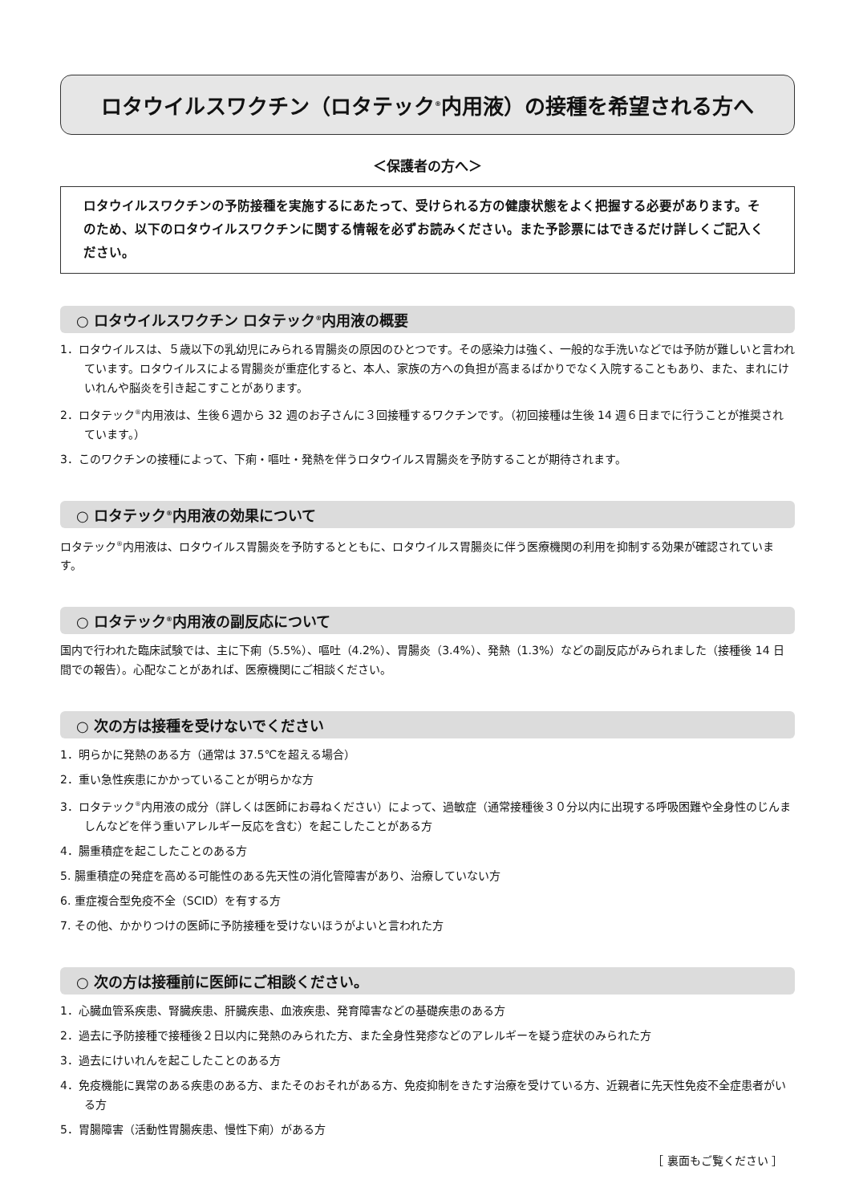ロタウイルスワクチン（ロタテック<sup>®</sup>内用液）の接種を希望される方へ
＜保護者の方へ＞
ロタウイルスワクチンの予防接種を実施するにあたって、受けられる方の健康状態をよく把握する必要があります。そのため、以下のロタウイルスワクチンに関する情報を必ずお読みください。また予診票にはできるだけ詳しくご記入ください。
○ ロタウイルスワクチン ロタテック<sup>®</sup>内用液の概要
1．ロタウイルスは、５歳以下の乳幼児にみられる胃腸炎の原因のひとつです。その感染力は強く、一般的な手洗いなどでは予防が難しいと言われています。ロタウイルスによる胃腸炎が重症化すると、本人、家族の方への負担が高まるばかりでなく入院することもあり、また、まれにけいれんや脳炎を引き起こすことがあります。
2．ロタテック<sup>®</sup>内用液は、生後６週から 32 週のお子さんに３回接種するワクチンです。（初回接種は生後 14 週６日までに行うことが推奨されています。）
3．このワクチンの接種によって、下痢・嘔吐・発熱を伴うロタウイルス胃腸炎を予防することが期待されます。
○ ロタテック<sup>®</sup>内用液の効果について
ロタテック<sup>®</sup>内用液は、ロタウイルス胃腸炎を予防するとともに、ロタウイルス胃腸炎に伴う医療機関の利用を抑制する効果が確認されています。
○ ロタテック<sup>®</sup>内用液の副反応について
国内で行われた臨床試験では、主に下痢（5.5%）、嘔吐（4.2%）、胃腸炎（3.4%）、発熱（1.3%）などの副反応がみられました（接種後 14 日間での報告）。心配なことがあれば、医療機関にご相談ください。
○ 次の方は接種を受けないでください
1．明らかに発熱のある方（通常は 37.5℃を超える場合）
2．重い急性疾患にかかっていることが明らかな方
3．ロタテック<sup>®</sup>内用液の成分（詳しくは医師にお尋ねください）によって、過敏症（通常接種後３０分以内に出現する呼吸困難や全身性のじんましんなどを伴う重いアレルギー反応を含む）を起こしたことがある方
4．腸重積症を起こしたことのある方
5. 腸重積症の発症を高める可能性のある先天性の消化管障害があり、治療していない方
6. 重症複合型免疫不全（SCID）を有する方
7. その他、かかりつけの医師に予防接種を受けないほうがよいと言われた方
○ 次の方は接種前に医師にご相談ください。
1．心臓血管系疾患、腎臓疾患、肝臓疾患、血液疾患、発育障害などの基礎疾患のある方
2．過去に予防接種で接種後２日以内に発熱のみられた方、また全身性発疹などのアレルギーを疑う症状のみられた方
3．過去にけいれんを起こしたことのある方
4．免疫機能に異常のある疾患のある方、またそのおそれがある方、免疫抑制をきたす治療を受けている方、近親者に先天性免疫不全症患者がいる方
5．胃腸障害（活動性胃腸疾患、慢性下痢）がある方
［ 裏面もご覧ください ］